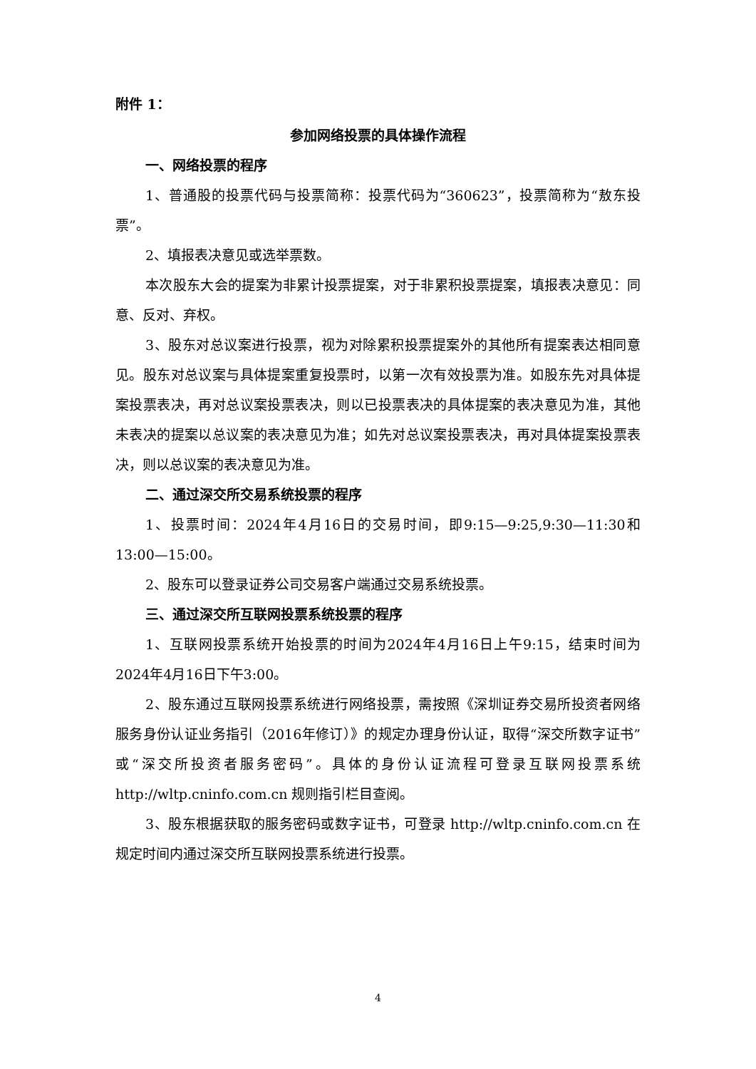附件 1：
参加网络投票的具体操作流程
一、网络投票的程序
1、普通股的投票代码与投票简称：投票代码为“360623”，投票简称为“敖东投票”。
2、填报表决意见或选举票数。
本次股东大会的提案为非累计投票提案，对于非累积投票提案，填报表决意见：同意、反对、弃权。
3、股东对总议案进行投票，视为对除累积投票提案外的其他所有提案表达相同意见。股东对总议案与具体提案重复投票时，以第一次有效投票为准。如股东先对具体提案投票表决，再对总议案投票表决，则以已投票表决的具体提案的表决意见为准，其他未表决的提案以总议案的表决意见为准；如先对总议案投票表决，再对具体提案投票表决，则以总议案的表决意见为准。
二、通过深交所交易系统投票的程序
1、投票时间：2024年4月16日的交易时间，即9:15—9:25,9:30—11:30和13:00—15:00。
2、股东可以登录证券公司交易客户端通过交易系统投票。
三、通过深交所互联网投票系统投票的程序
1、互联网投票系统开始投票的时间为2024年4月16日上午9:15，结束时间为2024年4月16日下午3:00。
2、股东通过互联网投票系统进行网络投票，需按照《深圳证券交易所投资者网络服务身份认证业务指引（2016年修订）》的规定办理身份认证，取得“深交所数字证书”或“深交所投资者服务密码”。具体的身份认证流程可登录互联网投票系统 http://wltp.cninfo.com.cn 规则指引栏目查阅。
3、股东根据获取的服务密码或数字证书，可登录 http://wltp.cninfo.com.cn 在规定时间内通过深交所互联网投票系统进行投票。
4